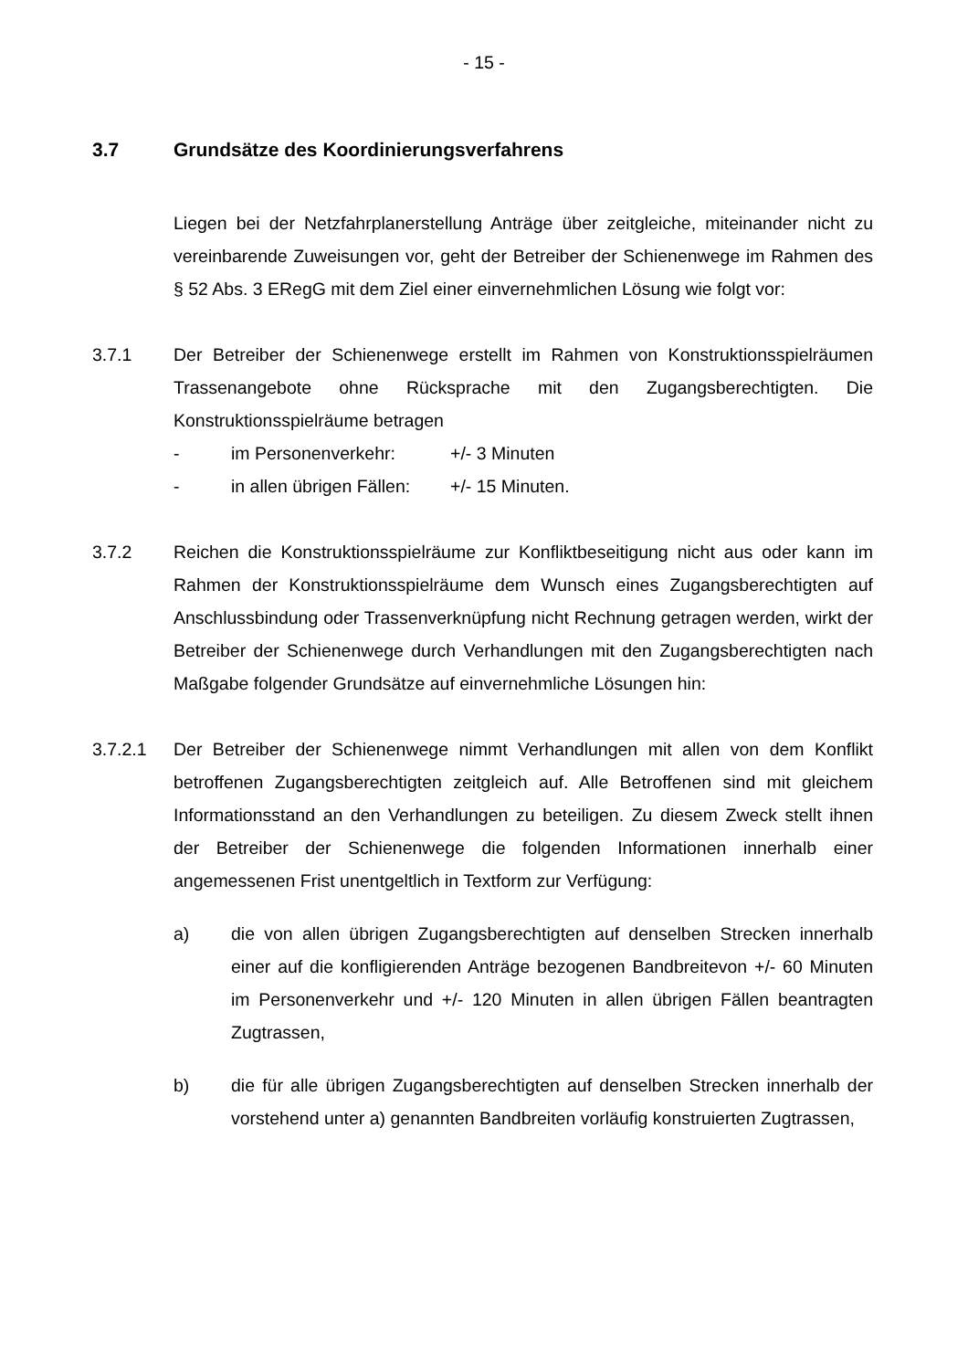- 15 -
3.7 Grundsätze des Koordinierungsverfahrens
Liegen bei der Netzfahrplanerstellung Anträge über zeitgleiche, miteinander nicht zu vereinbarende Zuweisungen vor, geht der Betreiber der Schienenwege im Rahmen des § 52 Abs. 3 ERegG mit dem Ziel einer einvernehmlichen Lösung wie folgt vor:
3.7.1 Der Betreiber der Schienenwege erstellt im Rahmen von Konstruktionsspielräumen Trassenangebote ohne Rücksprache mit den Zugangsberechtigten. Die Konstruktionsspielräume betragen
- im Personenverkehr: +/- 3 Minuten
- in allen übrigen Fällen: +/- 15 Minuten.
3.7.2 Reichen die Konstruktionsspielräume zur Konfliktbeseitigung nicht aus oder kann im Rahmen der Konstruktionsspielräume dem Wunsch eines Zugangsberechtigten auf Anschlussbindung oder Trassenverknüpfung nicht Rechnung getragen werden, wirkt der Betreiber der Schienenwege durch Verhandlungen mit den Zugangsberechtigten nach Maßgabe folgender Grundsätze auf einvernehmliche Lösungen hin:
3.7.2.1 Der Betreiber der Schienenwege nimmt Verhandlungen mit allen von dem Konflikt betroffenen Zugangsberechtigten zeitgleich auf. Alle Betroffenen sind mit gleichem Informationsstand an den Verhandlungen zu beteiligen. Zu diesem Zweck stellt ihnen der Betreiber der Schienenwege die folgenden Informationen innerhalb einer angemessenen Frist unentgeltlich in Textform zur Verfügung:
a) die von allen übrigen Zugangsberechtigten auf denselben Strecken innerhalb einer auf die konfligierenden Anträge bezogenen Bandbreitevon +/- 60 Minuten im Personenverkehr und +/- 120 Minuten in allen übrigen Fällen beantragten Zugtrassen,
b) die für alle übrigen Zugangsberechtigten auf denselben Strecken innerhalb der vorstehend unter a) genannten Bandbreiten vorläufig konstruierten Zugtrassen,